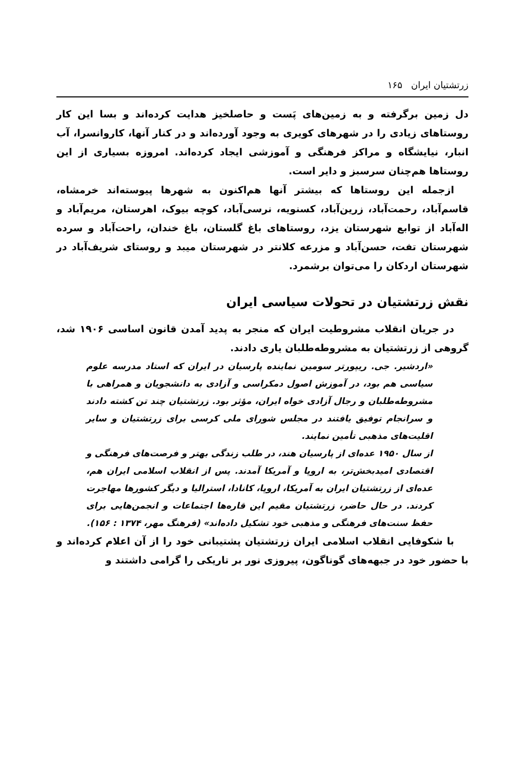زرتشتیان ایران ۱۶۵
دل زمین برگرفته و به زمین‌های پَست و حاصلخیز هدایت کرده‌اند و بسا این کار روستاهای زیادی را در شهرهای کویری به وجود آورده‌اند و در کنار آنها، کاروانسرا، آب انبار، نیایشگاه و مراکز فرهنگی و آموزشی ایجاد کرده‌اند. امروزه بسیاری از این روستاها هم‌چنان سرسبز و دایر است.
ازجمله این روستاها که بیشتر آنها هم‌اکنون به شهرها پیوسته‌اند خرمشاه، قاسم‌آباد، رحمت‌آباد، زرین‌آباد، کسنویه، نرسی‌آباد، کوچه بیوک، اهرستان، مریم‌آباد و اله‌آباد از توابع شهرستان یزد، روستاهای باغ گلستان، باغ خندان، راحت‌آباد و سرده شهرستان تفت، حسن‌آباد و مزرعه کلانتر در شهرستان میبد و روستای شریف‌آباد در شهرستان اردکان را می‌توان برشمرد.
نقش زرتشتیان در تحولات سیاسی ایران
در جریان انقلاب مشروطیت ایران که منجر به پدید آمدن قانون اساسی ۱۹۰۶ شد، گروهی از زرتشتیان به مشروطه‌طلبان یاری دادند.
«اردشیر. جی. ریپورتر سومین نماینده پارسیان در ایران که استاد مدرسه علوم سیاسی هم بود، در آموزش اصول دمکراسی و آزادی به دانشجویان و همراهی با مشروطه‌طلبان و رجال آزادی خواه ایران، مؤثر بود. زرتشتیان چند تن کشته دادند و سرانجام توفیق یافتند در مجلس شورای ملی کرسی برای زرتشتیان و سایر اقلیت‌های مذهبی تأمین نمایند.
از سال ۱۹۵۰ عده‌ای از پارسیان هند، در طلب زندگی بهتر و فرصت‌های فرهنگی و اقتصادی امیدبخش‌تر، به اروپا و آمریکا آمدند. پس از انقلاب اسلامی ایران هم، عده‌ای از زرتشتیان ایران به آمریکا، اروپا، کانادا، استرالیا و دیگر کشورها مهاجرت کردند. در حال حاضر، زرتشتیان مقیم این قاره‌ها اجتماعات و انجمن‌هایی برای حفظ سنت‌های فرهنگی و مذهبی خود تشکیل داده‌اند» (فرهنگ مهر، ۱۳۷۴ : ۱۵۶).
با شکوفایی انقلاب اسلامی ایران زرتشتیان پشتیبانی خود را از آن اعلام کرده‌اند و با حضور خود در جبهه‌های گوناگون، پیروزی نور بر تاریکی را گرامی داشتند و